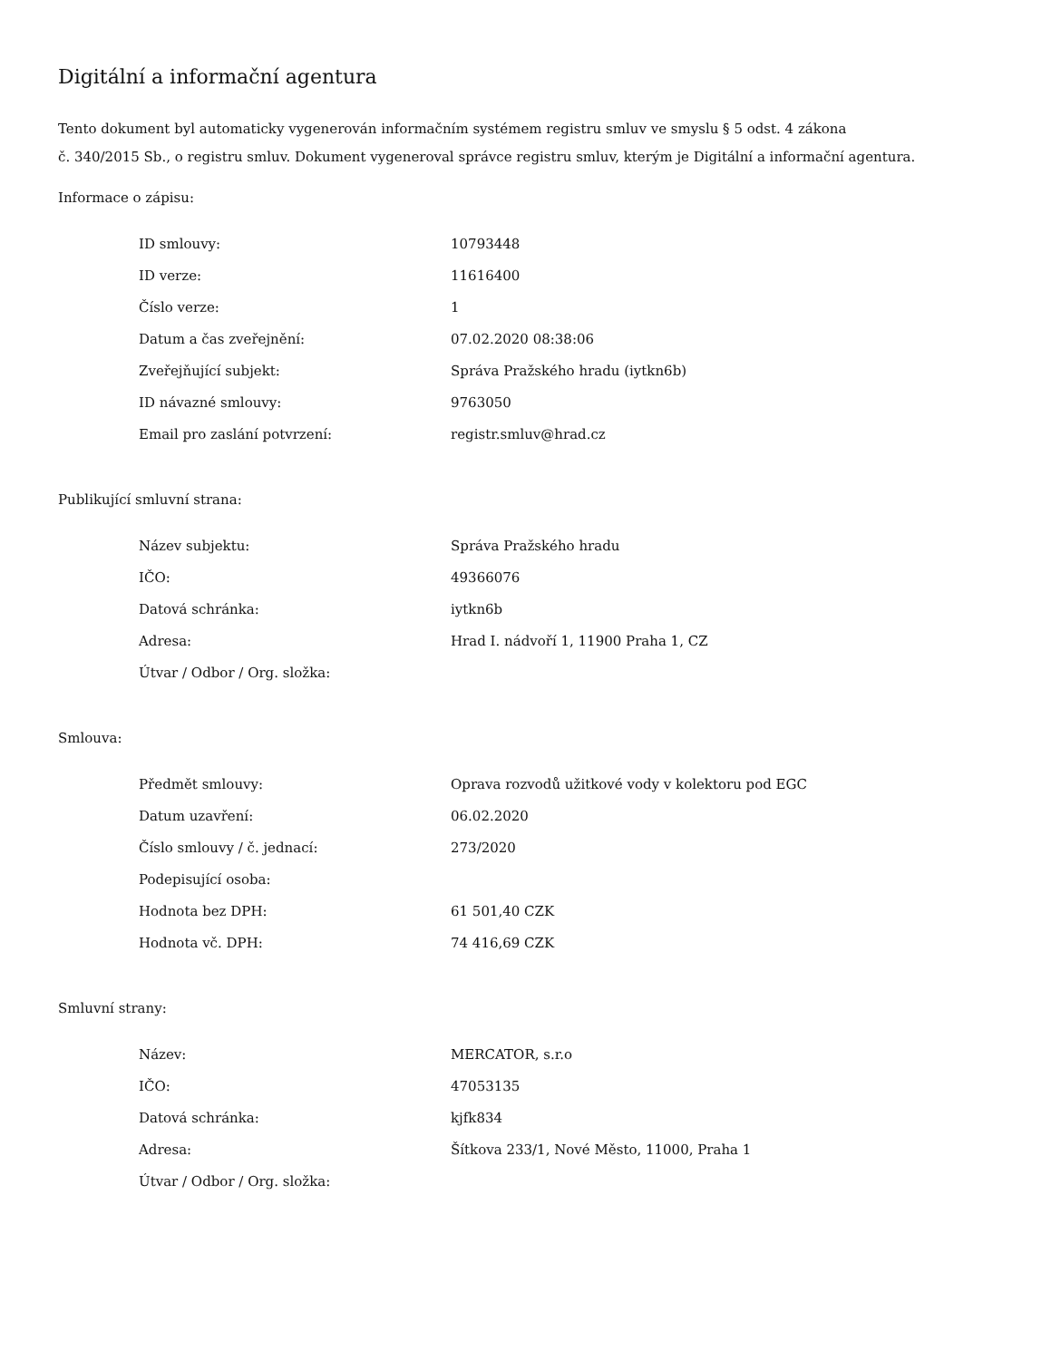Digitální a informační agentura
Tento dokument byl automaticky vygenerován informačním systémem registru smluv ve smyslu § 5 odst. 4 zákona
č. 340/2015 Sb., o registru smluv. Dokument vygeneroval správce registru smluv, kterým je Digitální a informační agentura.
Informace o zápisu:
| ID smlouvy: | 10793448 |
| ID verze: | 11616400 |
| Číslo verze: | 1 |
| Datum a čas zveřejnění: | 07.02.2020 08:38:06 |
| Zveřejňující subjekt: | Správa Pražského hradu (iytkn6b) |
| ID návazné smlouvy: | 9763050 |
| Email pro zaslání potvrzení: | registr.smluv@hrad.cz |
Publikující smluvní strana:
| Název subjektu: | Správa Pražského hradu |
| IČO: | 49366076 |
| Datová schránka: | iytkn6b |
| Adresa: | Hrad I. nádvoří 1, 11900 Praha 1, CZ |
| Útvar / Odbor / Org. složka: | |
Smlouva:
| Předmět smlouvy: | Oprava rozvodů užitkové vody v kolektoru pod EGC |
| Datum uzavření: | 06.02.2020 |
| Číslo smlouvy / č. jednací: | 273/2020 |
| Podepisující osoba: | |
| Hodnota bez DPH: | 61 501,40 CZK |
| Hodnota vč. DPH: | 74 416,69 CZK |
Smluvní strany:
| Název: | MERCATOR, s.r.o |
| IČO: | 47053135 |
| Datová schránka: | kjfk834 |
| Adresa: | Šítkova 233/1, Nové Město, 11000, Praha 1 |
| Útvar / Odbor / Org. složka: | |